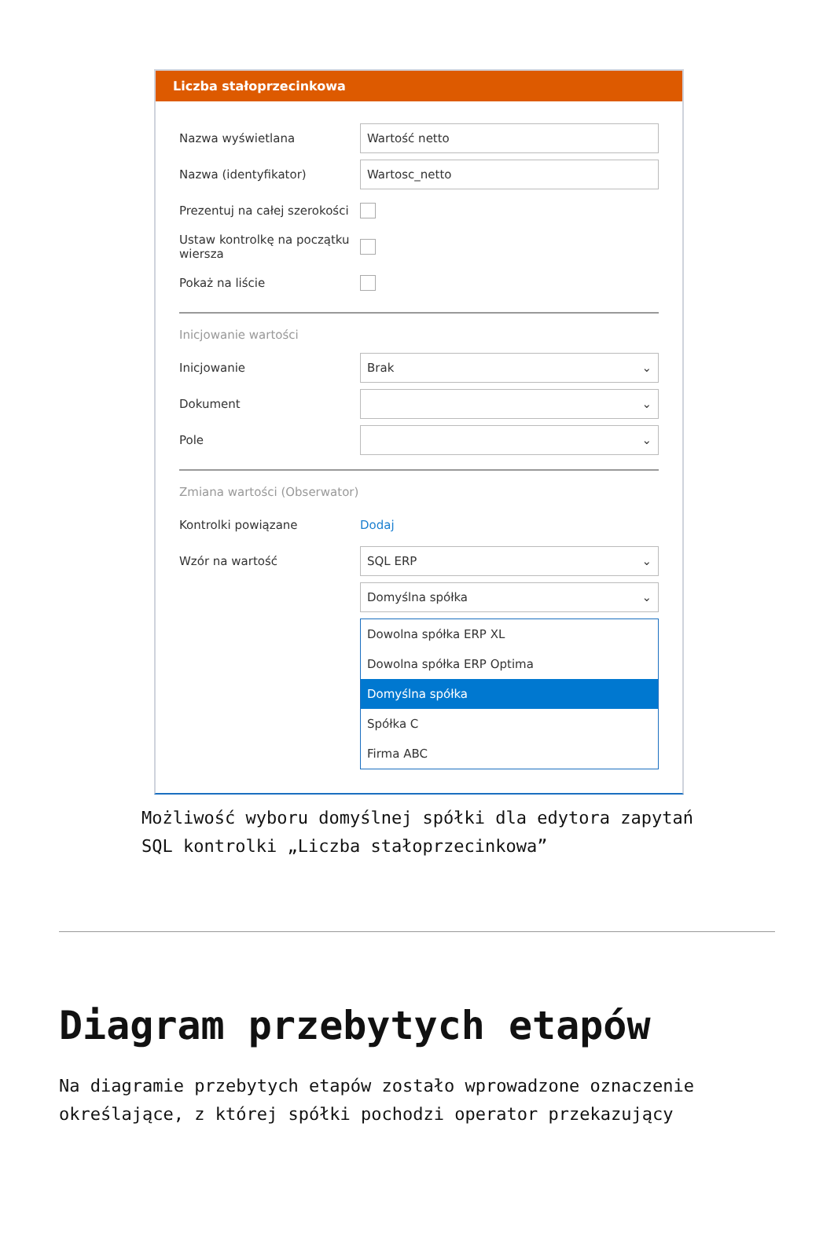Liczba stałoprzecinkowa
Nazwa wyświetlana Wartość netto
Nazwa (identyfikator) Wartosc_netto
Prezentuj na całej szerokości
Ustaw kontrolkę na początku wiersza
Pokaż na liście
Inicjowanie wartości
Inicjowanie Brak ⌄
Dokument ⌄
Pole ⌄
Zmiana wartości (Obserwator)
Kontrolki powiązane Dodaj
Wzór na wartość SQL ERP ⌄
Domyślna spółka ⌄
Dowolna spółka ERP XL
Dowolna spółka ERP Optima
Domyślna spółka
Spółka C
Firma ABC
Możliwość wyboru domyślnej spółki dla edytora zapytań SQL kontrolki „Liczba stałoprzecinkowa”
Diagram przebytych etapów
Na diagramie przebytych etapów zostało wprowadzone oznaczenie określające, z której spółki pochodzi operator przekazujący